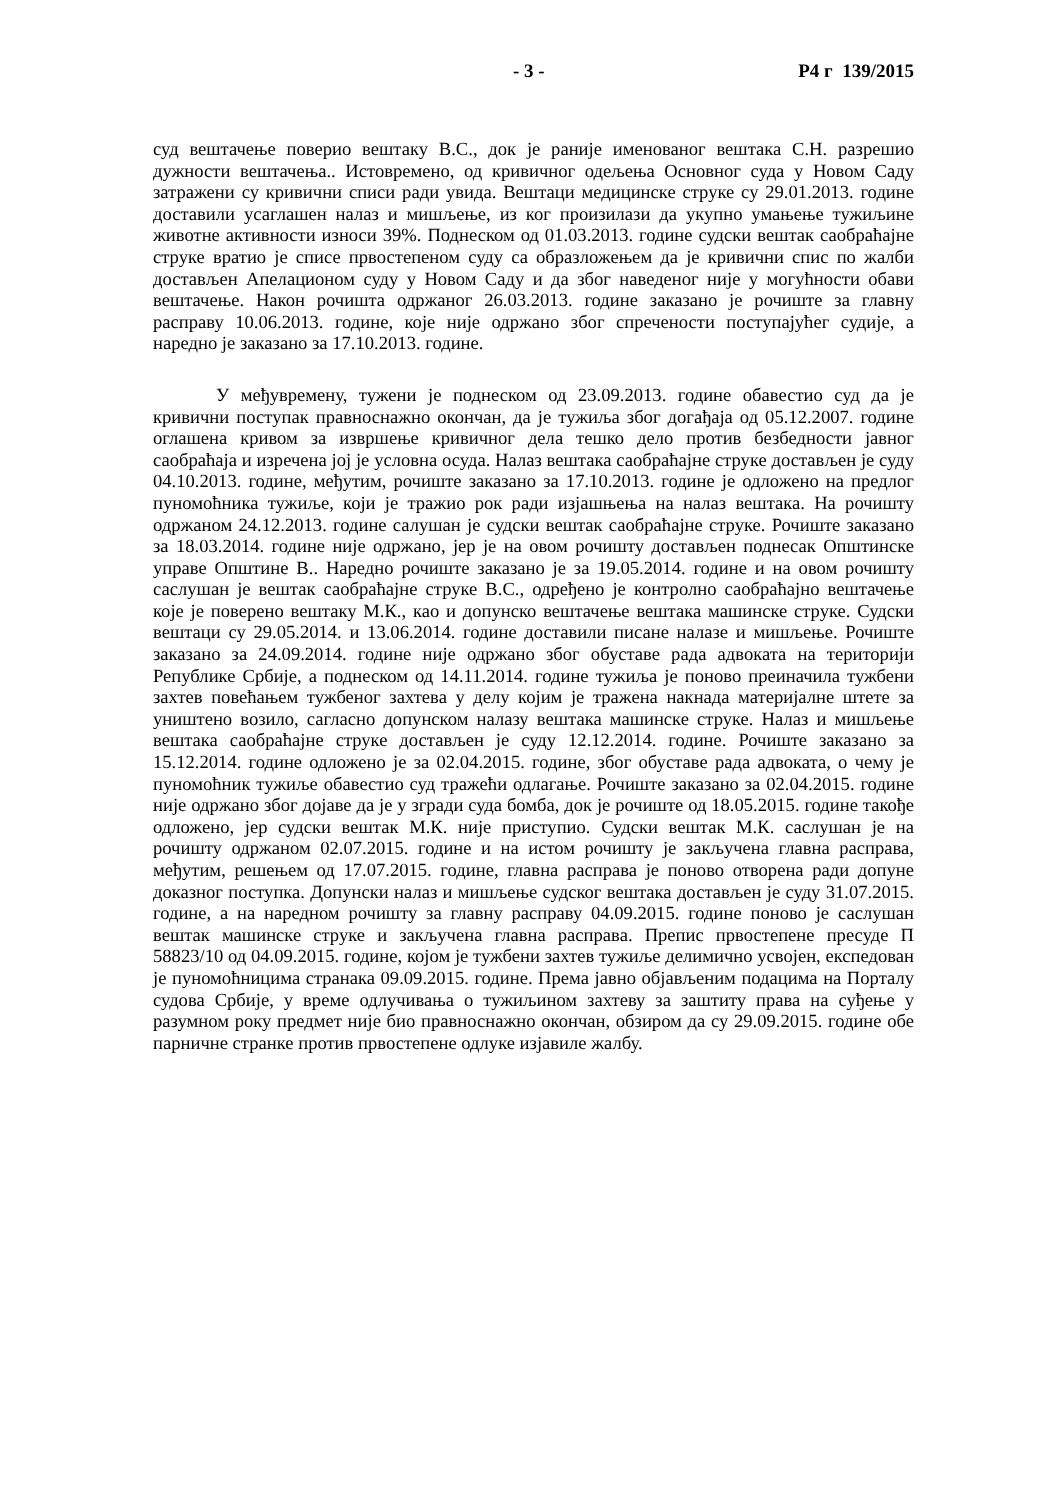- 3 - Р4 г 139/2015
суд вештачење поверио вештаку В.С., док је раније именованог вештака С.Н. разрешио дужности вештачења.. Истовремено, од кривичног одељења Основног суда у Новом Саду затражени су кривични списи ради увида. Вештаци медицинске струке су 29.01.2013. године доставили усаглашен налаз и мишљење, из ког произилази да укупно умањење тужиљине животне активности износи 39%. Поднеском од 01.03.2013. године судски вештак саобраћајне струке вратио је списе првостепеном суду са образложењем да је кривични спис по жалби достављен Апелационом суду у Новом Саду и да због наведеног није у могућности обави вештачење. Након рочишта одржаног 26.03.2013. године заказано је рочиште за главну расправу 10.06.2013. године, које није одржано због спречености поступајућег судије, а наредно је заказано за 17.10.2013. године.
У међувремену, тужени је поднеском од 23.09.2013. године обавестио суд да је кривични поступак правноснажно окончан, да је тужиља због догађаја од 05.12.2007. године оглашена кривом за извршење кривичног дела тешко дело против безбедности јавног саобраћаја и изречена јој је условна осуда. Налаз вештака саобраћајне струке достављен је суду 04.10.2013. године, међутим, рочиште заказано за 17.10.2013. године је одложено на предлог пуномоћника тужиље, који је тражио рок ради изјашњења на налаз вештака. На рочишту одржаном 24.12.2013. године салушан је судски вештак саобраћајне струке. Рочиште заказано за 18.03.2014. године није одржано, јер је на овом рочишту достављен поднесак Општинске управе Општине В.. Наредно рочиште заказано је за 19.05.2014. године и на овом рочишту саслушан је вештак саобраћајне струке В.С., одређено је контролно саобраћајно вештачење које је поверено вештаку М.К., као и допунско вештачење вештака машинске струке. Судски вештаци су 29.05.2014. и 13.06.2014. године доставили писане налазе и мишљење. Рочиште заказано за 24.09.2014. године није одржано због обуставе рада адвоката на територији Републике Србије, а поднеском од 14.11.2014. године тужиља је поново преиначила тужбени захтев повећањем тужбеног захтева у делу којим је тражена накнада материјалне штете за уништено возило, сагласно допунском налазу вештака машинске струке. Налаз и мишљење вештака саобраћајне струке достављен је суду 12.12.2014. године. Рочиште заказано за 15.12.2014. године одложено је за 02.04.2015. године, због обуставе рада адвоката, о чему је пуномоћник тужиље обавестио суд тражећи одлагање. Рочиште заказано за 02.04.2015. године није одржано због дојаве да је у згради суда бомба, док је рочиште од 18.05.2015. године такође одложено, јер судски вештак М.К. није приступио. Судски вештак М.К. саслушан је на рочишту одржаном 02.07.2015. године и на истом рочишту је закључена главна расправа, међутим, решењем од 17.07.2015. године, главна расправа је поново отворена ради допуне доказног поступка. Допунски налаз и мишљење судског вештака достављен је суду 31.07.2015. године, а на наредном рочишту за главну расправу 04.09.2015. године поново је саслушан вештак машинске струке и закључена главна расправа. Препис првостепене пресуде П 58823/10 од 04.09.2015. године, којом је тужбени захтев тужиље делимично усвојен, експедован је пуномоћницима странака 09.09.2015. године. Према јавно објављеним подацима на Порталу судова Србије, у време одлучивања о тужиљином захтеву за заштиту права на суђење у разумном року предмет није био правноснажно окончан, обзиром да су 29.09.2015. године обе парничне странке против првостепене одлуке изјавиле жалбу.